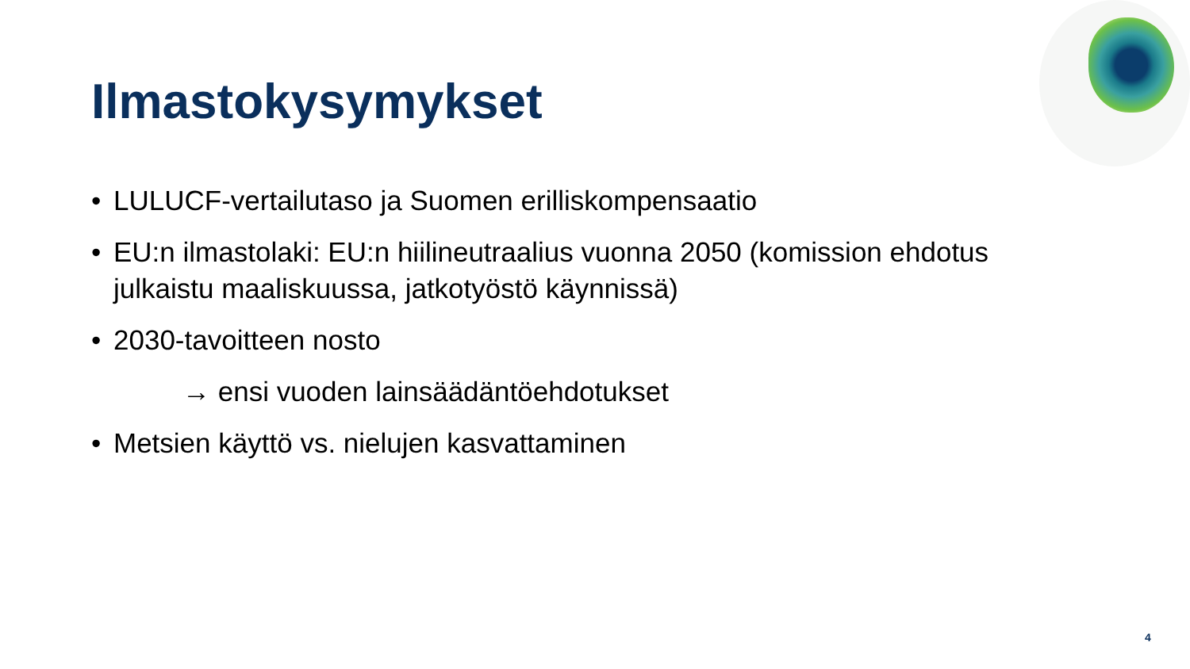Ilmastokysymykset
• LULUCF-vertailutaso ja Suomen erilliskompensaatio
• EU:n ilmastolaki: EU:n hiilineutraalius vuonna 2050 (komission ehdotus julkaistu maaliskuussa, jatkotyöstö käynnissä)
• 2030-tavoitteen nosto
→ ensi vuoden lainsäädäntöehdotukset
• Metsien käyttö vs. nielujen kasvattaminen
4